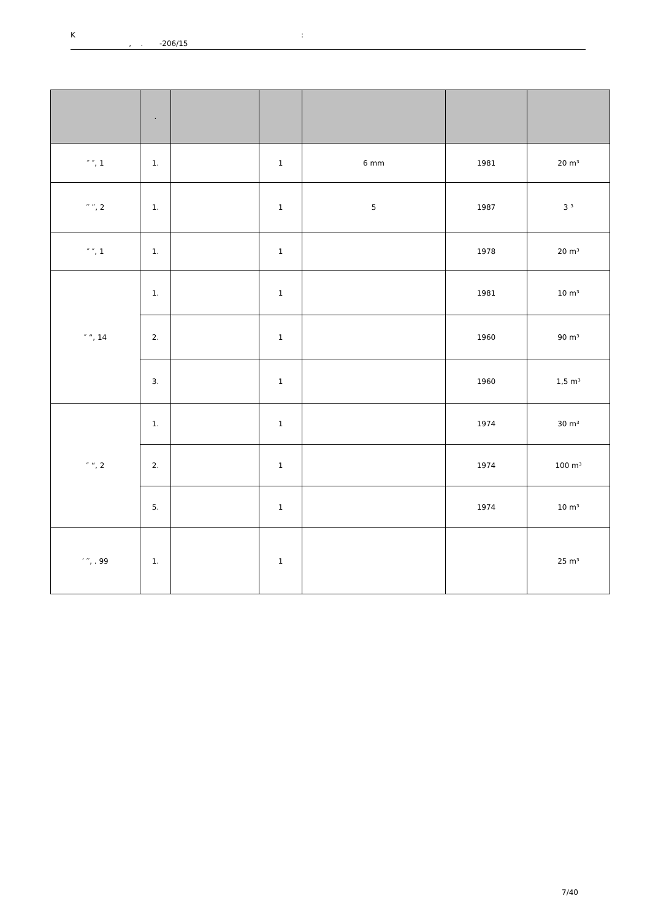K:
, . -206/15
| | . | | | | | |
| --- | --- | --- | --- | --- | --- | --- |
| ″ ″, 1 | 1. | | 1 | 6 mm | 1981 | 20 m³ |
| ′′ ′′, 2 | 1. | | 1 | 5 | 1987 | 3 ³ |
| ″ ″, 1 | 1. | | 1 | | 1978 | 20 m³ |
| ″ “, 14 | 1. | | 1 | | 1981 | 10 m³ |
| | 2. | | 1 | | 1960 | 90 m³ |
| | 3. | | 1 | | 1960 | 1,5 m³ |
| ″ “, 2 | 1. | | 1 | | 1974 | 30 m³ |
| | 2. | | 1 | | 1974 | 100 m³ |
| | 5. | | 1 | | 1974 | 10 m³ |
| ′ ′′, . 99 | 1. | | 1 | | | 25 m³ |
7/40